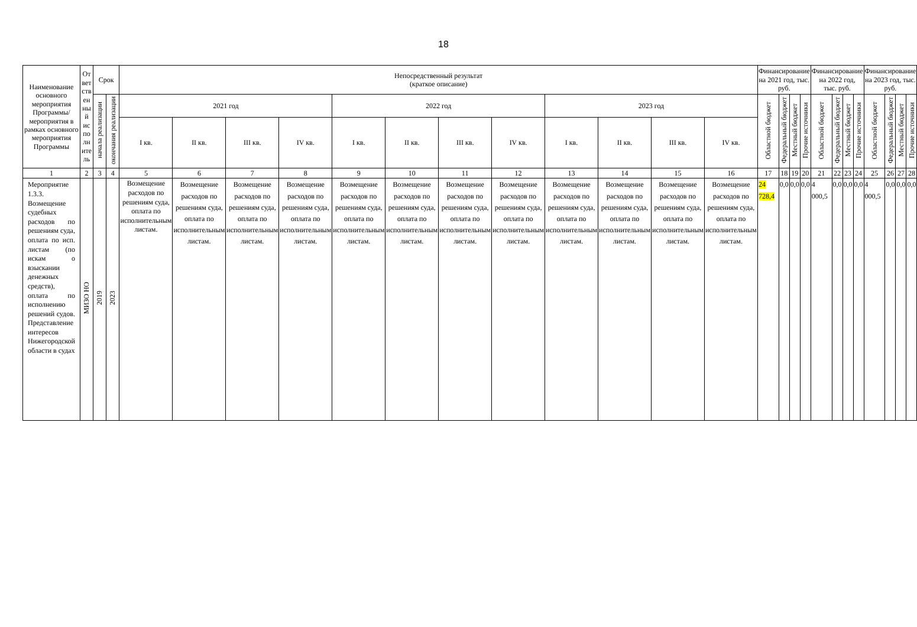18
| Наименование основного мероприятия Программы/ мероприятия в рамках основного мероприятия Программы | От вет ств ен ны й ис по лн ите ль | Срок | | Непосредственный результат (краткое описание) | | | | | | | | | | | | Финансирование на 2021 год, тыс. руб. | | | | Финансирование на 2022 год, тыс. руб. | | | | Финансирование на 2023 год, тыс. руб. | | | |
| --- | --- | --- | --- | --- | --- | --- | --- | --- | --- | --- | --- | --- | --- | --- | --- | --- | --- | --- | --- | --- | --- | --- | --- | --- | --- | --- | --- |
| | | начала реализации | окончания реализации | 2021 год | | | | 2022 год | | | | 2023 год | | | | Областной бюджет | Федеральный бюджет | Местный бюджет | Прочие источники | Областной бюджет | Федеральный бюджет | Местный бюджет | Прочие источники | Областной бюджет | Федеральный бюджет | Местный бюджет | Прочие источники |
| | | | | I кв. | II кв. | III кв. | IV кв. | I кв. | II кв. | III кв. | IV кв. | I кв. | II кв. | III кв. | IV кв. | | | | | | | | | | | | |
| 1 | 2 | 3 | 4 | 5 | 6 | 7 | 8 | 9 | 10 | 11 | 12 | 13 | 14 | 15 | 16 | 17 | 18 | 19 | 20 | 21 | 22 | 23 | 24 | 25 | 26 | 27 | 28 |
| Мероприятие 1.3.3. Возмещение судебных расходов по решениям суда, оплата по исп. листам (по искам о взыскании денежных средств), оплата по исполнению решений судов. Представление интересов Нижегородской области в судах | МИЗО НО | 2019 | 2023 | Возмещение расходов по решениям суда, оплата по исполнительным листам. | Возмещение расходов по решениям суда, оплата по исполнительным листам. | Возмещение расходов по решениям суда, оплата по исполнительным листам. | Возмещение расходов по решениям суда, оплата по исполнительным листам. | Возмещение расходов по решениям суда, оплата по исполнительным листам. | Возмещение расходов по решениям суда, оплата по исполнительным листам. | Возмещение расходов по решениям суда, оплата по исполнительным листам. | Возмещение расходов по решениям суда, оплата по исполнительным листам. | Возмещение расходов по решениям суда, оплата по исполнительным листам. | Возмещение расходов по решениям суда, оплата по исполнительным листам. | Возмещение расходов по решениям суда, оплата по исполнительным листам. | Возмещение расходов по решениям суда, оплата по исполнительным листам. | 24 728,4 | 0,0 | 0,0 | 0,0 | 4 000,5 | 0,0 | 0,0 | 0,0 | 4 000,5 | 0,0 | 0,0 | 0,0 |